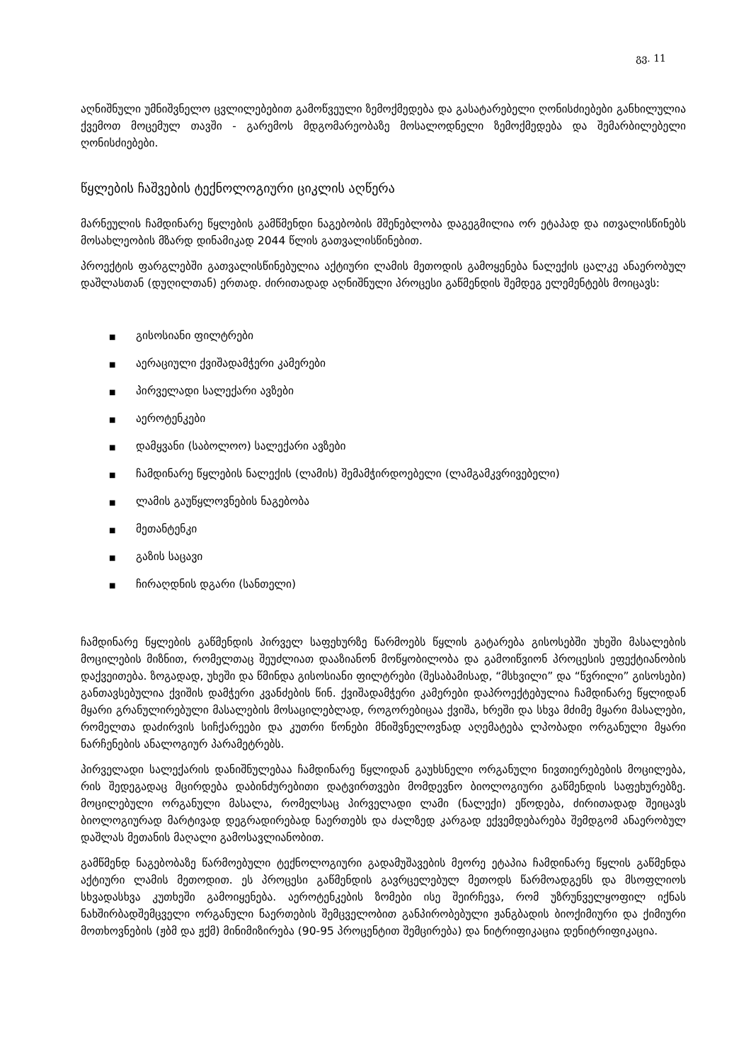გვ. 11
აღნიშნული უმნიშვნელო ცვლილებებით გამოწვეული ზემოქმედება და გასატარებელი ღონისძიებები განხილულია ქვემოთ მოცემულ თავში - გარემოს მდგომარეობაზე მოსალოდნელი ზემოქმედება და შემარბილებელი ღონისძიებები.
წყლების ჩაშვების ტექნოლოგიური ციკლის აღწერა
მარნეულის ჩამდინარე წყლების გამწმენდი ნაგებობის მშენებლობა დაგეგმილია ორ ეტაპად და ითვალისწინებს მოსახლეობის მზარდ დინამიკად 2044 წლის გათვალისწინებით.
პროექტის ფარგლებში გათვალისწინებულია აქტიური ლამის მეთოდის გამოყენება ნალექის ცალკე ანაერობულ დაშლასთან (დუღილთან) ერთად. ძირითადად აღნიშნული პროცესი გაწმენდის შემდეგ ელემენტებს მოიცავს:
■ გისოსიანი ფილტრები
■ აერაციული ქვიშადამჭერი კამერები
■ პირველადი სალექარი ავზები
■ აეროტენკები
■ დამყვანი (საბოლოო) სალექარი ავზები
■ ჩამდინარე წყლების ნალექის (ლამის) შემამჭირდოებელი (ლამგამკვრივებელი)
■ ლამის გაუწყლოვნების ნაგებობა
■ მეთანტენკი
■ გაზის საცავი
■ ჩირაღდნის დგარი (სანთელი)
ჩამდინარე წყლების გაწმენდის პირველ საფეხურზე წარმოებს წყლის გატარება გისოსებში უხეში მასალების მოცილების მიზნით, რომელთაც შეუძლიათ დააზიანონ მოწყობილობა და გამოიწვიონ პროცესის ეფექტიანობის დაქვეითება. ზოგადად, უხეში და წმინდა გისოსიანი ფილტრები (შესაბამისად, “მსხვილი” და “წვრილი” გისოსები) განთავსებულია ქვიშის დამჭერი კვანძების წინ. ქვიშადამჭერი კამერები დაპროექტებულია ჩამდინარე წყლიდან მყარი გრანულირებული მასალების მოსაცილებლად, როგორებიცაა ქვიშა, ხრეში და სხვა მძიმე მყარი მასალები, რომელთა დაძირვის სიჩქარეები და კუთრი წონები მნიშვნელოვნად აღემატება ლპობადი ორგანული მყარი ნარჩენების ანალოგიურ პარამეტრებს.
პირველადი სალექარის დანიშნულებაა ჩამდინარე წყლიდან გაუხსნელი ორგანული ნივთიერებების მოცილება, რის შედეგადაც მცირდება დაბინძურებითი დატვირთვები მომდევნო ბიოლოგიური გაწმენდის საფეხურებზე. მოცილებული ორგანული მასალა, რომელსაც პირველადი ლამი (ნალექი) ეწოდება, ძირითადად შეიცავს ბიოლოგიურად მარტივად დეგრადირებად ნაერთებს და ძალზედ კარგად ექვემდებარება შემდგომ ანაერობულ დაშლას მეთანის მაღალი გამოსავლიანობით.
გამწმენდ ნაგებობაზე წარმოებული ტექნოლოგიური გადამუშავების მეორე ეტაპია ჩამდინარე წყლის გაწმენდა აქტიური ლამის მეთოდით. ეს პროცესი გაწმენდის გავრცელებულ მეთოდს წარმოადგენს და მსოფლიოს სხვადასხვა კუთხეში გამოიყენება. აეროტენკების ზომები ისე შეირჩევა, რომ უზრუნველყოფილ იქნას ნახშირბადშემცველი ორგანული ნაერთების შემცველობით განპირობებული ჟანგბადის ბიოქიმიური და ქიმიური მოთხოვნების (ჟბმ და ჟქმ) მინიმიზირება (90-95 პროცენტით შემცირება) და ნიტრიფიკაცია დენიტრიფიკაცია.